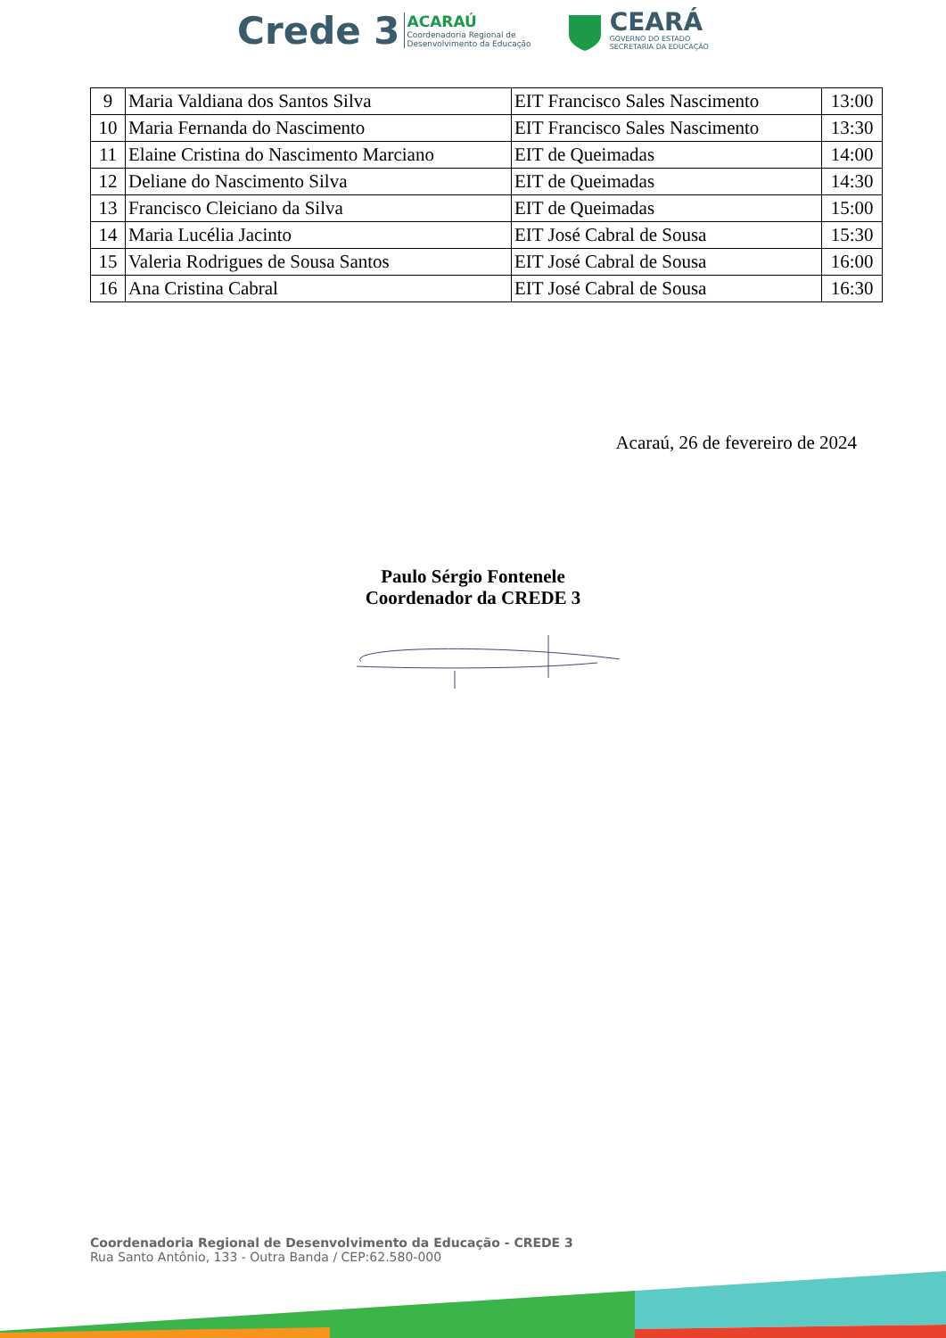Crede 3 ACARAÚ
Coordenadoria Regional de
Desenvolvimento da Educação
CEARÁ
GOVERNO DO ESTADO
SECRETARIA DA EDUCAÇÃO
| 9 | Maria Valdiana dos Santos Silva | EIT Francisco Sales Nascimento | 13:00 |
| 10 | Maria Fernanda do Nascimento | EIT Francisco Sales Nascimento | 13:30 |
| 11 | Elaine Cristina do Nascimento Marciano | EIT de Queimadas | 14:00 |
| 12 | Deliane do Nascimento Silva | EIT de Queimadas | 14:30 |
| 13 | Francisco Cleiciano da Silva | EIT de Queimadas | 15:00 |
| 14 | Maria Lucélia Jacinto | EIT José Cabral de Sousa | 15:30 |
| 15 | Valeria Rodrigues de Sousa Santos | EIT José Cabral de Sousa | 16:00 |
| 16 | Ana Cristina Cabral | EIT José Cabral de Sousa | 16:30 |
Acaraú, 26 de fevereiro de 2024
Paulo Sérgio Fontenele
Coordenador da CREDE 3
Coordenadoria Regional de Desenvolvimento da Educação - CREDE 3
Rua Santo Antônio, 133 - Outra Banda / CEP:62.580-000